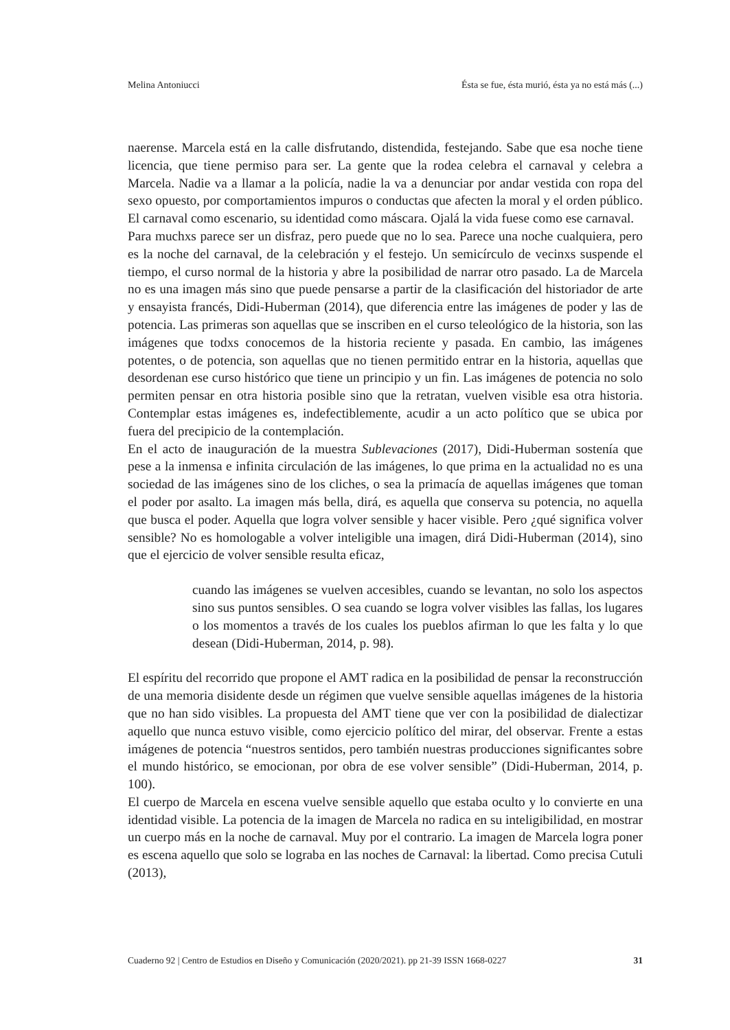Melina Antoniucci Ésta se fue, ésta murió, ésta ya no está más (...)
naerense. Marcela está en la calle disfrutando, distendida, festejando. Sabe que esa noche tiene licencia, que tiene permiso para ser. La gente que la rodea celebra el carnaval y celebra a Marcela. Nadie va a llamar a la policía, nadie la va a denunciar por andar vestida con ropa del sexo opuesto, por comportamientos impuros o conductas que afecten la moral y el orden público. El carnaval como escenario, su identidad como máscara. Ojalá la vida fuese como ese carnaval.
Para muchxs parece ser un disfraz, pero puede que no lo sea. Parece una noche cualquiera, pero es la noche del carnaval, de la celebración y el festejo. Un semicírculo de vecinxs suspende el tiempo, el curso normal de la historia y abre la posibilidad de narrar otro pasado. La de Marcela no es una imagen más sino que puede pensarse a partir de la clasificación del historiador de arte y ensayista francés, Didi-Huberman (2014), que diferencia entre las imágenes de poder y las de potencia. Las primeras son aquellas que se inscriben en el curso teleológico de la historia, son las imágenes que todxs conocemos de la historia reciente y pasada. En cambio, las imágenes potentes, o de potencia, son aquellas que no tienen permitido entrar en la historia, aquellas que desordenan ese curso histórico que tiene un principio y un fin. Las imágenes de potencia no solo permiten pensar en otra historia posible sino que la retratan, vuelven visible esa otra historia. Contemplar estas imágenes es, indefectiblemente, acudir a un acto político que se ubica por fuera del precipicio de la contemplación.
En el acto de inauguración de la muestra Sublevaciones (2017), Didi-Huberman sostenía que pese a la inmensa e infinita circulación de las imágenes, lo que prima en la actualidad no es una sociedad de las imágenes sino de los cliches, o sea la primacía de aquellas imágenes que toman el poder por asalto. La imagen más bella, dirá, es aquella que conserva su potencia, no aquella que busca el poder. Aquella que logra volver sensible y hacer visible. Pero ¿qué significa volver sensible? No es homologable a volver inteligible una imagen, dirá Didi-Huberman (2014), sino que el ejercicio de volver sensible resulta eficaz,
cuando las imágenes se vuelven accesibles, cuando se levantan, no solo los aspectos sino sus puntos sensibles. O sea cuando se logra volver visibles las fallas, los lugares o los momentos a través de los cuales los pueblos afirman lo que les falta y lo que desean (Didi-Huberman, 2014, p. 98).
El espíritu del recorrido que propone el AMT radica en la posibilidad de pensar la reconstrucción de una memoria disidente desde un régimen que vuelve sensible aquellas imágenes de la historia que no han sido visibles. La propuesta del AMT tiene que ver con la posibilidad de dialectizar aquello que nunca estuvo visible, como ejercicio político del mirar, del observar. Frente a estas imágenes de potencia “nuestros sentidos, pero también nuestras producciones significantes sobre el mundo histórico, se emocionan, por obra de ese volver sensible” (Didi-Huberman, 2014, p. 100).
El cuerpo de Marcela en escena vuelve sensible aquello que estaba oculto y lo convierte en una identidad visible. La potencia de la imagen de Marcela no radica en su inteligibilidad, en mostrar un cuerpo más en la noche de carnaval. Muy por el contrario. La imagen de Marcela logra poner es escena aquello que solo se lograba en las noches de Carnaval: la libertad. Como precisa Cutuli (2013),
Cuaderno 92 | Centro de Estudios en Diseño y Comunicación (2020/2021). pp 21-39 ISSN 1668-0227 31